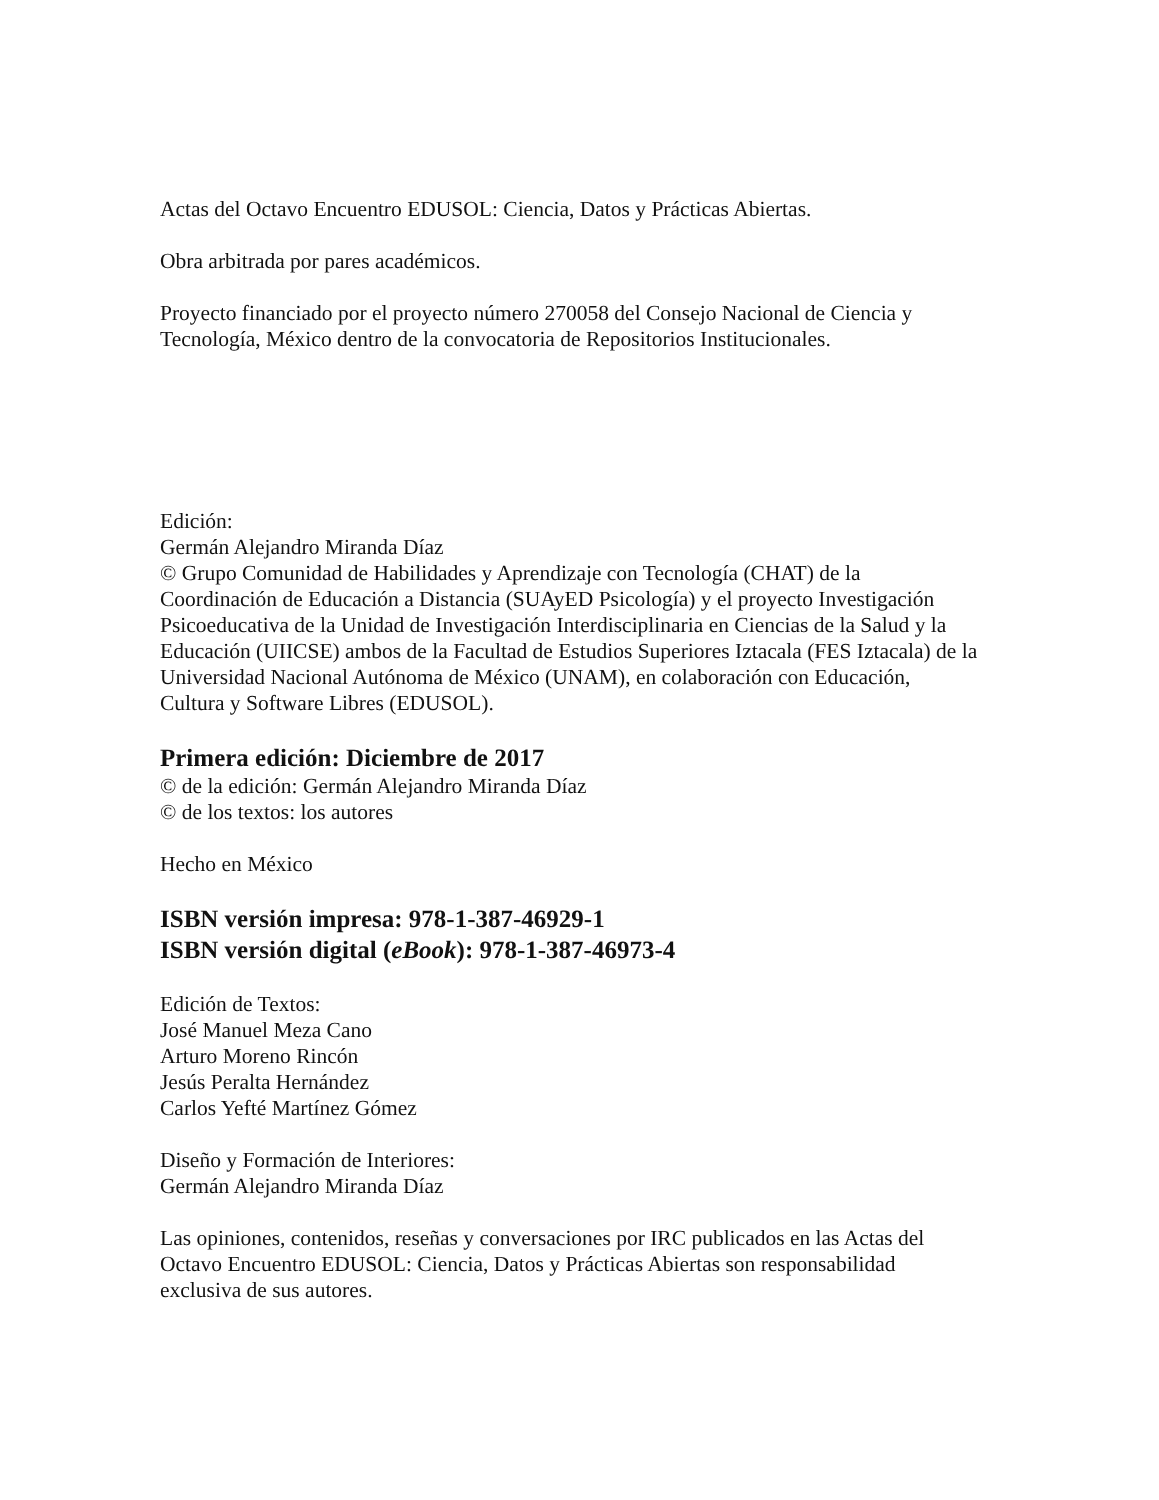Actas del Octavo Encuentro EDUSOL: Ciencia, Datos y Prácticas Abiertas.
Obra arbitrada por pares académicos.
Proyecto financiado por el proyecto número 270058 del Consejo Nacional de Ciencia y Tecnología, México dentro de la convocatoria de Repositorios Institucionales.
Edición:
Germán Alejandro Miranda Díaz
© Grupo Comunidad de Habilidades y Aprendizaje con Tecnología (CHAT) de la Coordinación de Educación a Distancia (SUAyED Psicología) y el proyecto Investigación Psicoeducativa de la Unidad de Investigación Interdisciplinaria en Ciencias de la Salud y la Educación (UIICSE) ambos de la Facultad de Estudios Superiores Iztacala (FES Iztacala) de la Universidad Nacional Autónoma de México (UNAM), en colaboración con Educación, Cultura y Software Libres (EDUSOL).
Primera edición: Diciembre de 2017
© de la edición: Germán Alejandro Miranda Díaz
© de los textos: los autores
Hecho en México
ISBN versión impresa: 978-1-387-46929-1
ISBN versión digital (eBook): 978-1-387-46973-4
Edición de Textos:
José Manuel Meza Cano
Arturo Moreno Rincón
Jesús Peralta Hernández
Carlos Yefté Martínez Gómez
Diseño y Formación de Interiores:
Germán Alejandro Miranda Díaz
Las opiniones, contenidos, reseñas y conversaciones por IRC publicados en las Actas del Octavo Encuentro EDUSOL: Ciencia, Datos y Prácticas Abiertas son responsabilidad exclusiva de sus autores.